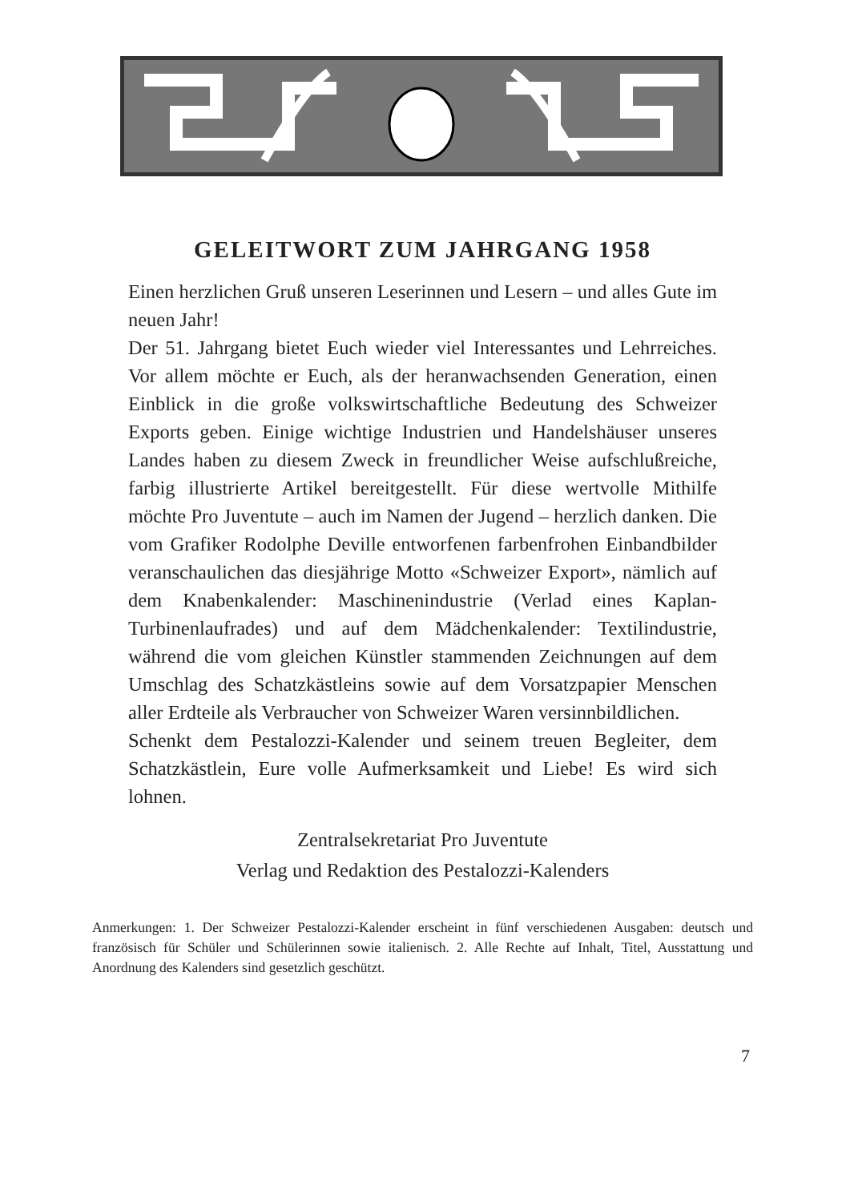GELEITWORT ZUM JAHRGANG 1958
Einen herzlichen Gruß unseren Leserinnen und Lesern – und alles Gute im neuen Jahr!
Der 51. Jahrgang bietet Euch wieder viel Interessantes und Lehrreiches. Vor allem möchte er Euch, als der heranwachsenden Generation, einen Einblick in die große volkswirtschaftliche Bedeutung des Schweizer Exports geben. Einige wichtige Industrien und Handelshäuser unseres Landes haben zu diesem Zweck in freundlicher Weise aufschlußreiche, farbig illustrierte Artikel bereitgestellt. Für diese wertvolle Mithilfe möchte Pro Juventute – auch im Namen der Jugend – herzlich danken. Die vom Grafiker Rodolphe Deville entworfenen farbenfrohen Einbandbilder veranschaulichen das diesjährige Motto «Schweizer Export», nämlich auf dem Knabenkalender: Maschinenindustrie (Verlad eines Kaplan-Turbinenlaufrades) und auf dem Mädchenkalender: Textilindustrie, während die vom gleichen Künstler stammenden Zeichnungen auf dem Umschlag des Schatzkästleins sowie auf dem Vorsatzpapier Menschen aller Erdteile als Verbraucher von Schweizer Waren versinnbildlichen.
Schenkt dem Pestalozzi-Kalender und seinem treuen Begleiter, dem Schatzkästlein, Eure volle Aufmerksamkeit und Liebe! Es wird sich lohnen.
Zentralsekretariat Pro Juventute
Verlag und Redaktion des Pestalozzi-Kalenders
Anmerkungen: 1. Der Schweizer Pestalozzi-Kalender erscheint in fünf verschiedenen Ausgaben: deutsch und französisch für Schüler und Schülerinnen sowie italienisch. 2. Alle Rechte auf Inhalt, Titel, Ausstattung und Anordnung des Kalenders sind gesetzlich geschützt.
7